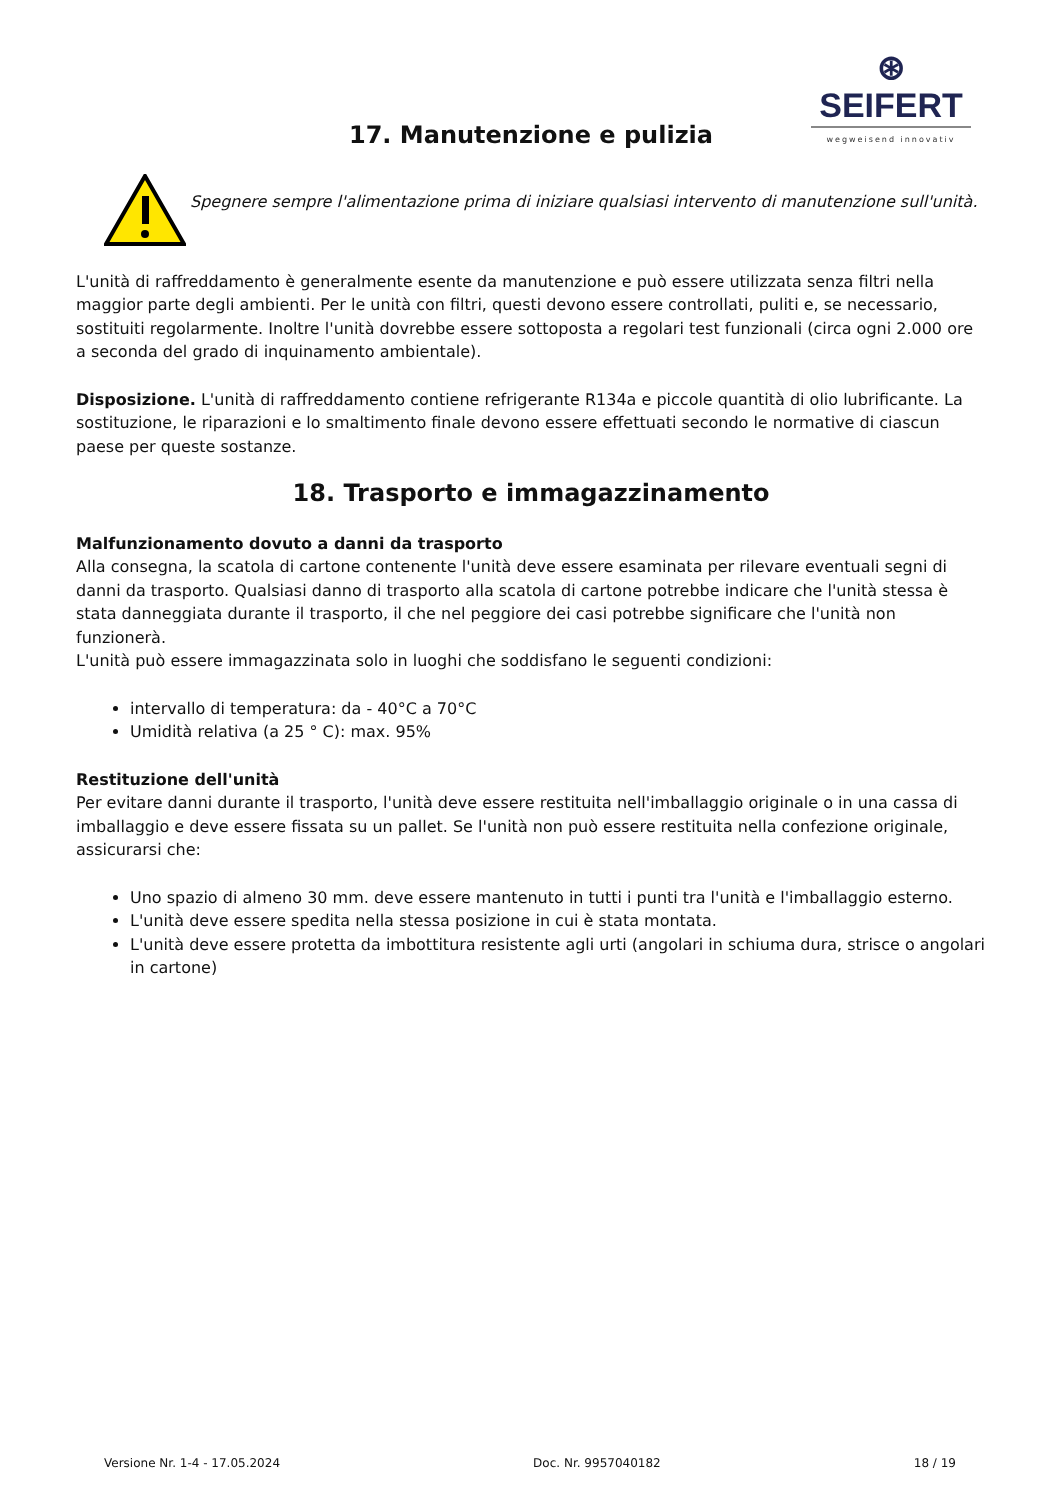⊛ SEIFERT
wegweisend innovativ
17. Manutenzione e pulizia
Spegnere sempre l'alimentazione prima di iniziare qualsiasi intervento di manutenzione sull'unità.
L'unità di raffreddamento è generalmente esente da manutenzione e può essere utilizzata senza filtri nella maggior parte degli ambienti. Per le unità con filtri, questi devono essere controllati, puliti e, se necessario, sostituiti regolarmente. Inoltre l'unità dovrebbe essere sottoposta a regolari test funzionali (circa ogni 2.000 ore a seconda del grado di inquinamento ambientale).
Disposizione. L'unità di raffreddamento contiene refrigerante R134a e piccole quantità di olio lubrificante. La sostituzione, le riparazioni e lo smaltimento finale devono essere effettuati secondo le normative di ciascun paese per queste sostanze.
18. Trasporto e immagazzinamento
Malfunzionamento dovuto a danni da trasporto
Alla consegna, la scatola di cartone contenente l'unità deve essere esaminata per rilevare eventuali segni di danni da trasporto. Qualsiasi danno di trasporto alla scatola di cartone potrebbe indicare che l'unità stessa è stata danneggiata durante il trasporto, il che nel peggiore dei casi potrebbe significare che l'unità non funzionerà.
L'unità può essere immagazzinata solo in luoghi che soddisfano le seguenti condizioni:
intervallo di temperatura: da - 40°C a 70°C
Umidità relativa (a 25 ° C): max. 95%
Restituzione dell'unità
Per evitare danni durante il trasporto, l'unità deve essere restituita nell'imballaggio originale o in una cassa di imballaggio e deve essere fissata su un pallet. Se l'unità non può essere restituita nella confezione originale, assicurarsi che:
Uno spazio di almeno 30 mm. deve essere mantenuto in tutti i punti tra l'unità e l'imballaggio esterno.
L'unità deve essere spedita nella stessa posizione in cui è stata montata.
L'unità deve essere protetta da imbottitura resistente agli urti (angolari in schiuma dura, strisce o angolari in cartone)
Versione Nr. 1-4 - 17.05.2024 Doc. Nr. 9957040182 18 / 19